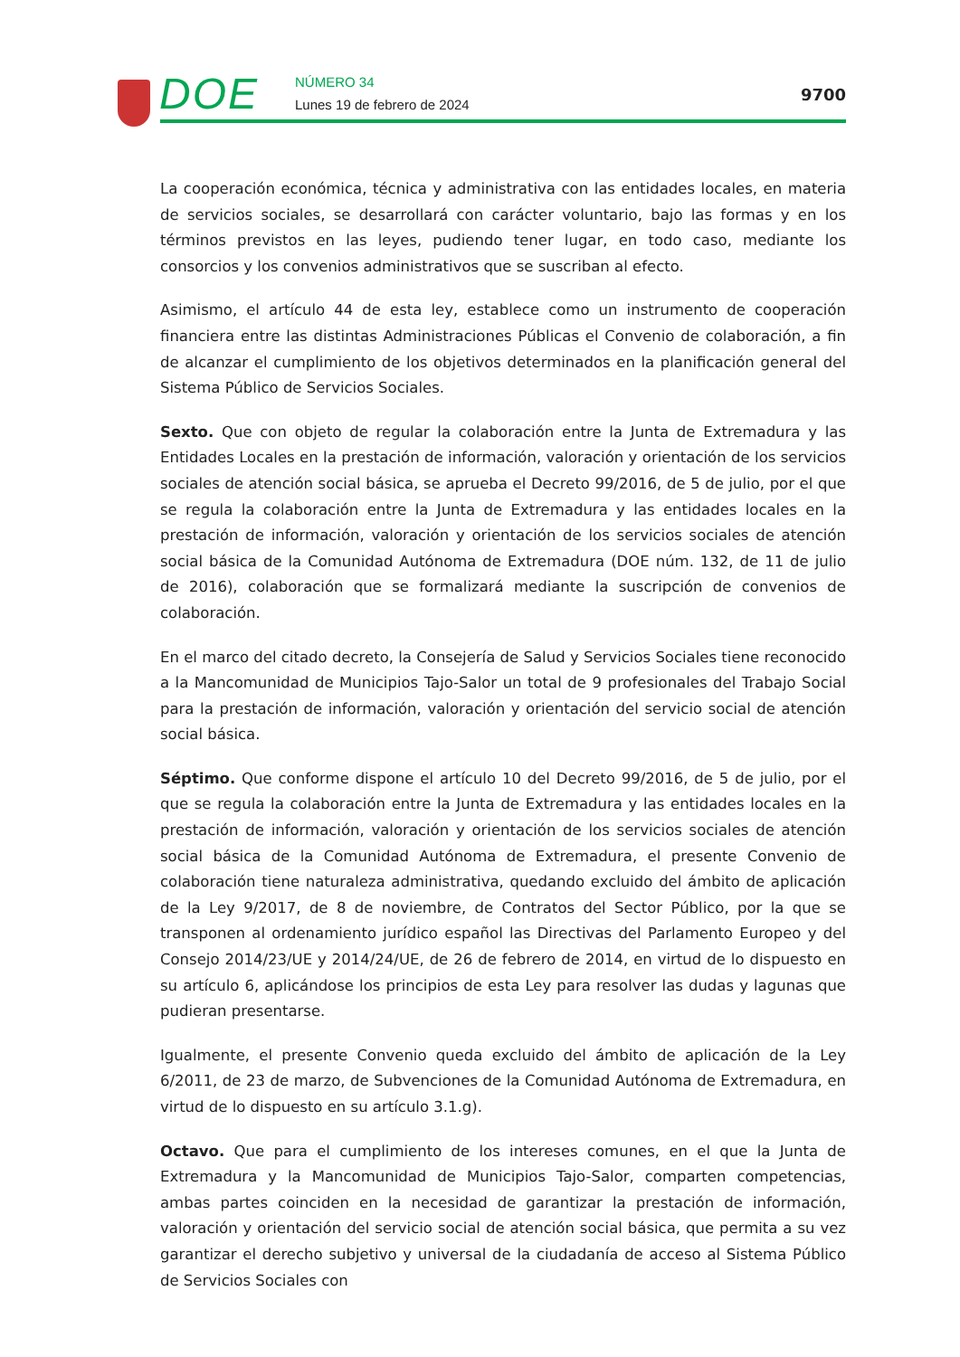DOE NÚMERO 34
Lunes 19 de febrero de 2024
9700
La cooperación económica, técnica y administrativa con las entidades locales, en materia de servicios sociales, se desarrollará con carácter voluntario, bajo las formas y en los términos previstos en las leyes, pudiendo tener lugar, en todo caso, mediante los consorcios y los convenios administrativos que se suscriban al efecto.
Asimismo, el artículo 44 de esta ley, establece como un instrumento de cooperación financiera entre las distintas Administraciones Públicas el Convenio de colaboración, a fin de alcanzar el cumplimiento de los objetivos determinados en la planificación general del Sistema Público de Servicios Sociales.
Sexto. Que con objeto de regular la colaboración entre la Junta de Extremadura y las Entidades Locales en la prestación de información, valoración y orientación de los servicios sociales de atención social básica, se aprueba el Decreto 99/2016, de 5 de julio, por el que se regula la colaboración entre la Junta de Extremadura y las entidades locales en la prestación de información, valoración y orientación de los servicios sociales de atención social básica de la Comunidad Autónoma de Extremadura (DOE núm. 132, de 11 de julio de 2016), colaboración que se formalizará mediante la suscripción de convenios de colaboración.
En el marco del citado decreto, la Consejería de Salud y Servicios Sociales tiene reconocido a la Mancomunidad de Municipios Tajo-Salor un total de 9 profesionales del Trabajo Social para la prestación de información, valoración y orientación del servicio social de atención social básica.
Séptimo. Que conforme dispone el artículo 10 del Decreto 99/2016, de 5 de julio, por el que se regula la colaboración entre la Junta de Extremadura y las entidades locales en la prestación de información, valoración y orientación de los servicios sociales de atención social básica de la Comunidad Autónoma de Extremadura, el presente Convenio de colaboración tiene naturaleza administrativa, quedando excluido del ámbito de aplicación de la Ley 9/2017, de 8 de noviembre, de Contratos del Sector Público, por la que se transponen al ordenamiento jurídico español las Directivas del Parlamento Europeo y del Consejo 2014/23/UE y 2014/24/UE, de 26 de febrero de 2014, en virtud de lo dispuesto en su artículo 6, aplicándose los principios de esta Ley para resolver las dudas y lagunas que pudieran presentarse.
Igualmente, el presente Convenio queda excluido del ámbito de aplicación de la Ley 6/2011, de 23 de marzo, de Subvenciones de la Comunidad Autónoma de Extremadura, en virtud de lo dispuesto en su artículo 3.1.g).
Octavo. Que para el cumplimiento de los intereses comunes, en el que la Junta de Extremadura y la Mancomunidad de Municipios Tajo-Salor, comparten competencias, ambas partes coinciden en la necesidad de garantizar la prestación de información, valoración y orientación del servicio social de atención social básica, que permita a su vez garantizar el derecho subjetivo y universal de la ciudadanía de acceso al Sistema Público de Servicios Sociales con